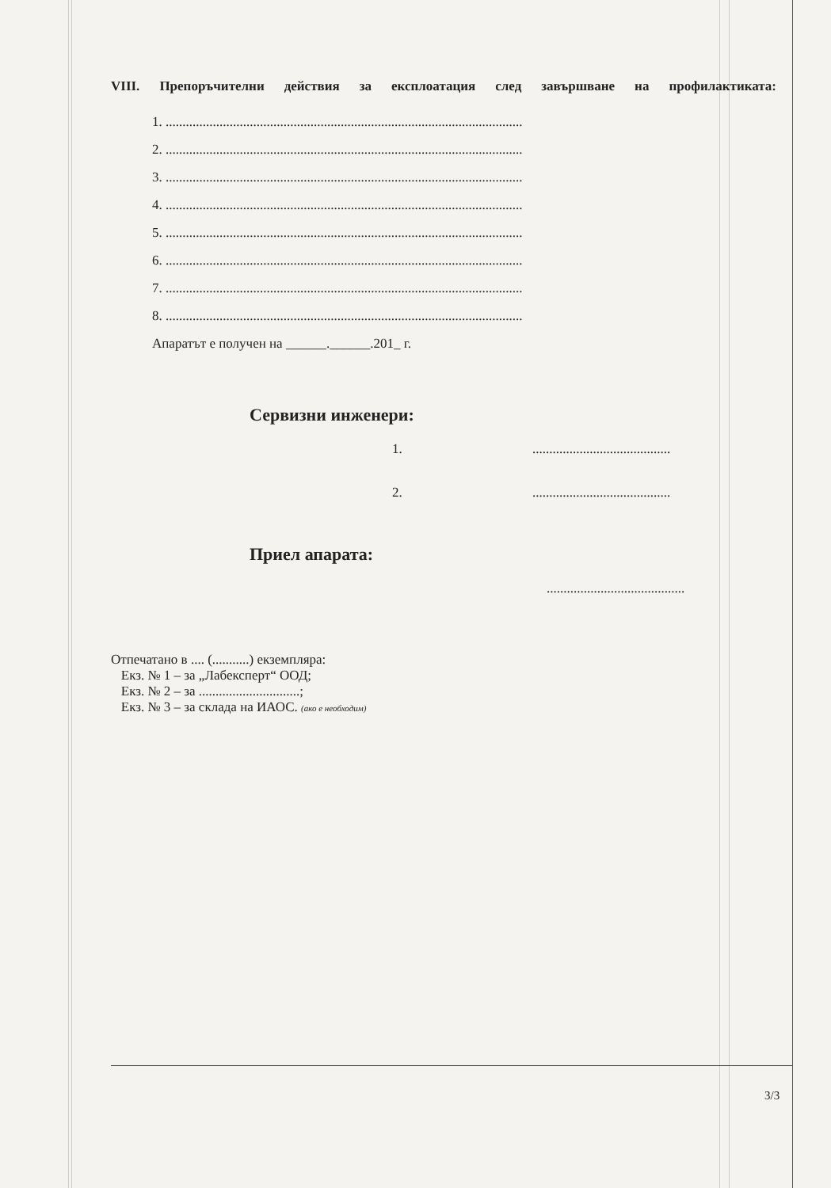VIII. Препоръчителни действия за експлоатация след завършване на профилактиката:
1. ..........................................................................................................
2. ..........................................................................................................
3. ..........................................................................................................
4. ..........................................................................................................
5. ..........................................................................................................
6. ..........................................................................................................
7. ..........................................................................................................
8. ..........................................................................................................
Апаратът е получен на ______.______.201_ г.
Сервизни инженери:
1. .........................................
2. .........................................
Приел апарата:
.........................................
Отпечатано в .... (...........) екземпляра:
Екз. № 1 – за „Лабексперт“ ООД;
Екз. № 2 – за ..............................;
Екз. № 3 – за склада на ИАОС. (ако е необходим)
3/3